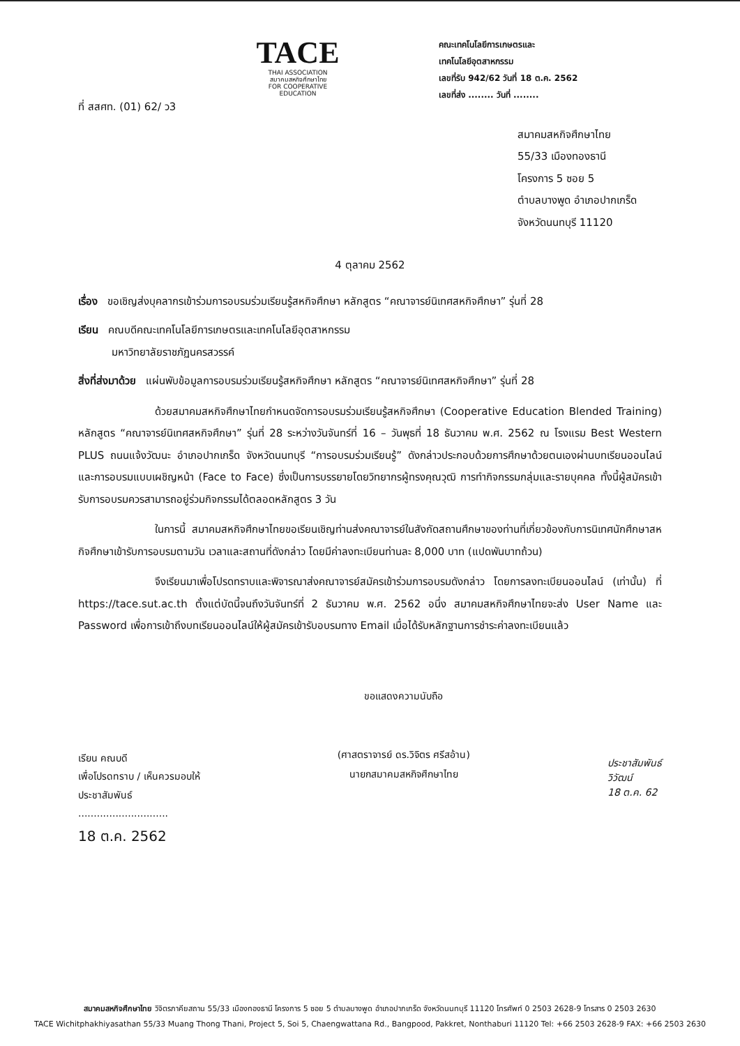TACE
THAI ASSOCIATION
สมาคมสหกิจศึกษาไทย
FOR COOPERATIVE EDUCATION
คณะเทคโนโลยีการเกษตรและ
เทคโนโลยีอุตสาหกรรม
เลขที่รับ 942/62 วันที่ 18 ต.ค. 2562
เลขที่ส่ง ........ วันที่ ........
ที่ สสศท. (01) 62/ ว3
สมาคมสหกิจศึกษาไทย
55/33 เมืองทองธานี
โครงการ 5 ซอย 5
ตำบลบางพูด อำเภอปากเกร็ด
จังหวัดนนทบุรี 11120
4 ตุลาคม 2562
เรื่อง ขอเชิญส่งบุคลากรเข้าร่วมการอบรมร่วมเรียนรู้สหกิจศึกษา หลักสูตร “คณาจารย์นิเทศสหกิจศึกษา” รุ่นที่ 28
เรียน คณบดีคณะเทคโนโลยีการเกษตรและเทคโนโลยีอุตสาหกรรม
มหาวิทยาลัยราชภัฏนครสวรรค์
สิ่งที่ส่งมาด้วย แผ่นพับข้อมูลการอบรมร่วมเรียนรู้สหกิจศึกษา หลักสูตร “คณาจารย์นิเทศสหกิจศึกษา” รุ่นที่ 28
ด้วยสมาคมสหกิจศึกษาไทยกำหนดจัดการอบรมร่วมเรียนรู้สหกิจศึกษา (Cooperative Education Blended Training) หลักสูตร “คณาจารย์นิเทศสหกิจศึกษา” รุ่นที่ 28 ระหว่างวันจันทร์ที่ 16 – วันพุธที่ 18 ธันวาคม พ.ศ. 2562 ณ โรงแรม Best Western PLUS ถนนแจ้งวัฒนะ อำเภอปากเกร็ด จังหวัดนนทบุรี “การอบรมร่วมเรียนรู้” ดังกล่าวประกอบด้วยการศึกษาด้วยตนเองผ่านบทเรียนออนไลน์ และการอบรมแบบเผชิญหน้า (Face to Face) ซึ่งเป็นการบรรยายโดยวิทยากรผู้ทรงคุณวุฒิ การทำกิจกรรมกลุ่มและรายบุคคล ทั้งนี้ผู้สมัครเข้ารับการอบรมควรสามารถอยู่ร่วมกิจกรรมได้ตลอดหลักสูตร 3 วัน
ในการนี้ สมาคมสหกิจศึกษาไทยขอเรียนเชิญท่านส่งคณาจารย์ในสังกัดสถานศึกษาของท่านที่เกี่ยวข้องกับการนิเทศนักศึกษาสหกิจศึกษาเข้ารับการอบรมตามวัน เวลาและสถานที่ดังกล่าว โดยมีค่าลงทะเบียนท่านละ 8,000 บาท (แปดพันบาทถ้วน)
จึงเรียนมาเพื่อโปรดทราบและพิจารณาส่งคณาจารย์สมัครเข้าร่วมการอบรมดังกล่าว โดยการลงทะเบียนออนไลน์ (เท่านั้น) ที่ https://tace.sut.ac.th ตั้งแต่บัดนี้จนถึงวันจันทร์ที่ 2 ธันวาคม พ.ศ. 2562 อนึ่ง สมาคมสหกิจศึกษาไทยจะส่ง User Name และ Password เพื่อการเข้าถึงบทเรียนออนไลน์ให้ผู้สมัครเข้ารับอบรมทาง Email เมื่อได้รับหลักฐานการชำระค่าลงทะเบียนแล้ว
เรียน คณบดี
เพื่อโปรดทราบ / เห็นควรมอบให้
ประชาสัมพันธ์
.............................
18 ต.ค. 2562
ขอแสดงความนับถือ
(ศาสตราจารย์ ดร.วิจิตร ศรีสอ้าน)
นายกสมาคมสหกิจศึกษาไทย
ประชาสัมพันธ์
วิวัฒน์
18 ต.ค. 62
สมาคมสหกิจศึกษาไทย วิจิตรภาคียสถาน 55/33 เมืองทองธานี โครงการ 5 ซอย 5 ตำบลบางพูด อำเภอปากเกร็ด จังหวัดนนทบุรี 11120 โทรศัพท์ 0 2503 2628-9 โทรสาร 0 2503 2630
TACE Wichitphakhiyasathan 55/33 Muang Thong Thani, Project 5, Soi 5, Chaengwattana Rd., Bangpood, Pakkret, Nonthaburi 11120 Tel: +66 2503 2628-9 FAX: +66 2503 2630